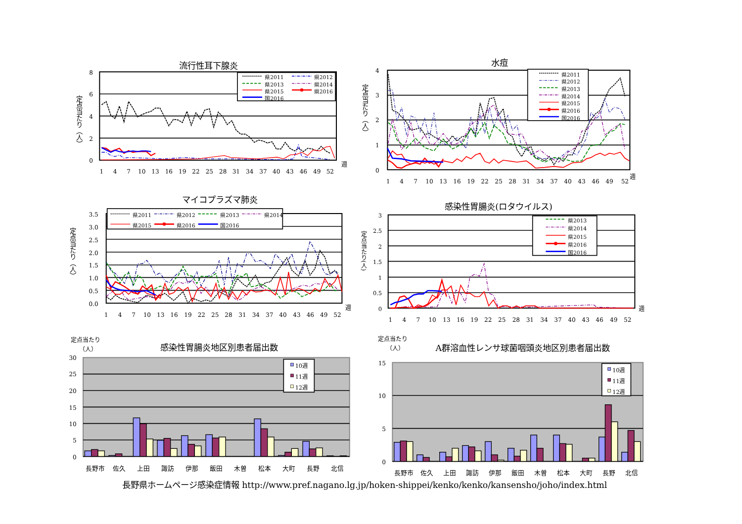流行性耳下腺炎
定点当たり（人）
8
6
4
2
0
県2011
県2012
県2013
県2014
県2015
県2016
国2016
週
1
4
7
10
13
16
19
22
25
28
31
34
37
40
43
46
49
52
水痘
定点当たり（人）
4
3
2
1
0
県2011
県2012
県2013
県2014
県2015
県2016
国2016
週
1
4
7
10
13
16
19
22
25
28
31
34
37
40
43
46
49
52
マイコプラズマ肺炎
定点当たり（人）
3.5
3.0
2.5
2.0
1.5
1.0
0.5
0.0
県2011
県2012
県2013
県2014
県2015
県2016
国2016
週
1
4
7
10
13
16
19
22
25
28
31
34
37
40
43
46
49
52
感染性胃腸炎(ロタウイルス)
定点当たり(人)
3
2.5
2
1.5
1
0.5
0
県2013
県2014
県2015
県2016
国2016
週
1
4
7
10
13
16
19
22
25
28
31
34
37
40
43
46
49
52
定点当たり
（人）
感染性胃腸炎地区別患者届出数
30
25
20
15
10
5
0
10週
11週
12週
長野市
佐久
上田
諏訪
伊那
飯田
木曽
松本
大町
長野
北信
定点当たり
（人）
A群溶血性レンサ球菌咽頭炎地区別患者届出数
15
10
5
0
10週
11週
12週
長野市
佐久
上田
諏訪
伊那
飯田
木曽
松本
大町
長野
北信
長野県ホームページ感染症情報 http://www.pref.nagano.lg.jp/hoken-shippei/kenko/kenko/kansensho/joho/index.html